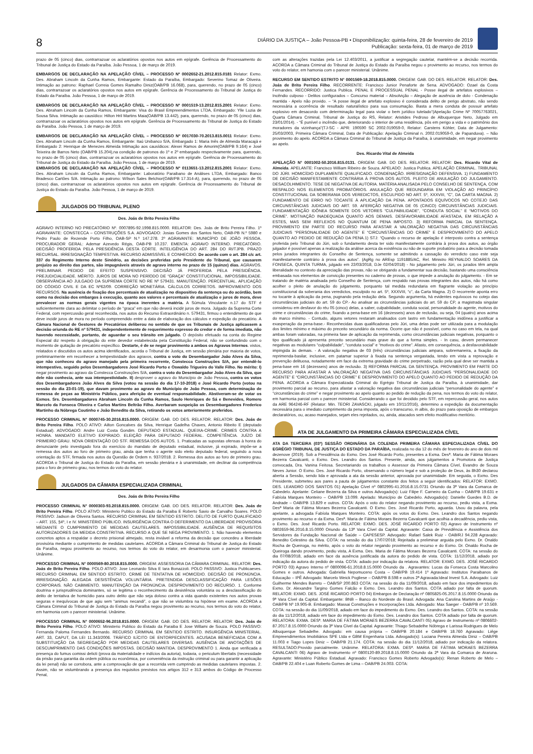8
DIÁRIO DA JUSTIÇA – João Pessoa-PB • Disponibilização: quinta-feira, 28 de fevereiro de 2019
Publicação: sexta-feira, 01 de março de 2019
prazo de 05 (cinco) dias, contrarrazoar os aclaratórios opostos nos autos em epígrafe. Gerência de Processamento do Tribunal de Justiça do Estado da Paraíba. João Pessoa, 1 de março de 2019.
EMBARGOS DE DECLARAÇÃO NA APELAÇÃO CÍVEL – PROCESSO Nº 0002652-21.2012.815.0181 Relator: Exmo. Des. Abraham Lincoln da Cunha Ramos, Embargante: Estado da Paraíba, Embargado: Severino Tomaz de Oliveira. Intimação ao patrono: Raphael Correia Gomes Ramalho Diniz(OAB/PB 16.068), para, querendo, no prazo de 05 (cinco) dias, contrarrazoar os aclaratórios opostos nos autos em epígrafe. Gerência de Processamento do Tribunal de Justiça do Estado da Paraíba. João Pessoa, 1 de março de 2019.
EMBARGOS DE DECLARAÇÃO NA APELAÇÃO CÍVEL – PROCESSO Nº 0001519-13.2012.815.2001 Relator: Exmo. Des. Abraham Lincoln da Cunha Ramos, Embargante: Visa do Brasil Empreendimentos LTDA, Embargado: Ylle Luzia de Sousa Silva. Intimação ao causídico: Hilton Hril Martins Maia(OAB/PB 13.442), para, querendo, no prazo de 05 (cinco) dias, contrarrazoar os aclaratórios opostos nos autos em epígrafe. Gerência de Processamento do Tribunal de Justiça do Estado da Paraíba. João Pessoa, 1 de março de 2019.
EMBARGOS DE DECLARAÇÃO NA APELAÇÃO CÍVEL – PROCESSO Nº 0017030-70.2013.815.0011 Relator: Exmo. Des. Abraham Lincoln da Cunha Ramos, Embargante: Itaú Unibanco S/A, Embargado 1: Maria Inês de Almeida Maracajá e Embargado 2: Henrique de Menezes Almeida Intimação aos causídicos: Alexei Ramos de Amorim(OAB/PB 9.164) e José Teixeira de Barros Neto (OAB/PB 15.204),na condição de patronos do 1º e 2º embargado respectivamente para, querendo, no prazo de 05 (cinco) dias, contrarrazoar os aclaratórios opostos nos autos em epígrafe. Gerência de Processamento do Tribunal de Justiça do Estado da Paraíba. João Pessoa, 1 de março de 2019.
EMBARGOS DE DECLARAÇÃO NA APELAÇÃO CÍVEL – PROCESSO Nº 0113651-13.2012.815.2001 Relator: Exmo. Des. Abraham Lincoln da Cunha Ramos, Embargante: Laboratório Paraibano de Análises LTDA, Embargado: Banco Bradesco Cartões S/A. Intimação ao patrono: Wílson Sales Belchior(OAB/PB 17.314-A), para, querendo, no prazo de 05 (cinco) dias, contrarrazoar os aclaratórios opostos nos autos em epígrafe. Gerência de Processamento do Tribunal de Justiça do Estado da Paraíba. João Pessoa, 1 de março de 2019.
JULGADOS DO TRIBUNAL PLENO
Des. Joás de Brito Pereira Filho
AGRAVO INTERNO NO PRECATÓRIO Nº. 0007895-92.1998.815.0000. RELATOR: Des. Joás de Brito Pereira Filho. 1º AGRAVANTE: CONSTECCA – CONSTRUÇÕES S.A. ADVOGADO: Josias Gomes dos Santos Neto, OAB-PB N.º 5980 e Pedro Paulo de Rezende Porto Filho, OAB-SP N.º 147.278. 2º AGRAVANTE: MUNICÍPIO DE JOÃO PESSOA. PROCURADOR GERAL: Ademar Azevedo Régis, OAB-PB 10.237. EMENTA: AGRAVO INTERNO. PRECATÓRIO. DECISÃO PROFERIDA PELA PRESIDÊNCIA DESTA CORTE. INTELIGÊNCIA DO ART. 284 DO RI/TJPB. PRAZO RECURSAL. IRRESIGNAÇÃO TEMPESTIVA. RECURSO ADMISSÍVEL E CONHECIDO. De acordo com o art. 284 c/c art. 337 do Regimento Interno deste Sinédrio, as decisões proferidas pelo Presidente do Tribunal, que causarem prejuízo ao direito das partes, são impugnáveis através de agravo interno no prazo de 15 (quinze) dias. AGRAVOS. PRELIMINAR. PEDIDO DE EFEITO SUSPENSIVO. DECISÃO JÁ PROFERIDA PELA PRESIDÊNCIA. PREJUDICIALIDADE. MÉRITO. JUROS DE MORA NO PERÍODO DE “GRAÇA” CONSTITUCIONAL. IMPOSSIBILIDADE. OBSERVÂNCIA AO JULGADO DA SUPREMA CORTE NO RE Nº 579431. MANUTENÇÃO. PERCENTUAL. APLICAÇÃO DO CÓDIGO CIVIL E DA EC Nº62/09. CORREÇÃO MONETÁRIA. CÁLCULOS CORRETOS. IMPROVIMENTO DOS RECURSOS. Na ausência de fixação dos percentuais de atualização no dispositivo da sentença ou do acórdão, bem como na decisão dos embargos à execução, quanto aos valores e percentuais de atualização e juros de mora, deve prevalecer as normas gerais vigentes na época inerentes a matéria. A Súmula Vinculante n.17 do STF é suficientemente clara ao delimitar o período de “graca” em que não deverá incidir juros de mora. Julgado da Suprema Corte Federal, com repercussão geral reconhecida, nos autos do Recurso Extraordinário n. 579431, firmou o entendimento de que deve incidir juros de mora no período compreendido entre a data de elaboração dos cálculos e expedição do precatório. A Câmara Nacional de Gestores de Precatórios deliberou no sentido de que os Tribunais de Justiça aplicassem a decisão oriunda do RE nº 579431, independentemente de requerimento expresso do credor e de forma imediata, não havendo necessidade, portanto, de aguardar o seu trânsito em julgado. O depósito efetuado na conta do Regime Especial diz respeito à obrigação do ente devedor estabelecida pela Constituição Federal, não se confundindo com o momento de quitação de precatório específico. Destarte, é de se negar provimento a ambos os Agravos Internos. vistos, relatados e discutidos os autos acima identificados, acorda o Tribunal de Justiça, em sessão plenária por maioria de votos, preliminarmente em reconhecer a tempestividade dos agravos, contra o voto do Desembargador João Alves da Silva, que não conheceu do agravo manejado pela primeira recorrente, Constecca Construções S/A, por entendê-lo intempestivo, seguido pelos Desembargadores José Ricardo Porto e Oswaldo Trigueiro do Valle Filho. No mérito: I) negar provimento ao agravo da Constecca Construsções S/A, contra o voto do Desembargador João Alves da Silva, que dele não conhecia, ante sua intempestividade. II) desprover o agravo do Município de João Pessoa, contra os votos dos Desembargadores João Alves da Silva (votou na sessão do dia 17-10-2018) e José Ricardo Porto (votou na sessão do dia 23-01-19), que davam provimento ao agravo do Município de João Pessoa, com determinação de remessa de peças ao Ministério Público, para aferição de eventual responsabilidade. Abstiveram-se de votar os Exmos. Srs. Desembargadores Abraham Lincoln da Cunha Ramos, Saulo Henriques de Sá e Benevides, Romero Marcelo da Fonseca Oliveira e Carlos Martins Beltrão Filho. Averbaram suspeição os Desembargadores Frederico Martinho da Nóbrega Coutinho e João Benedito da Silva, retirando os votos anteriormente proferidos.
PROCESSO CRIMINAL N° 0000745-30.2016.815.0000. ORIGEM: GAB. DO DES. RELATOR. RELATOR: Des. Joás de Brito Pereira Filho. POLO ATIVO: Ailton Goncalves da Silva, Henrique Gadelha Chaves, Antonio Ribeito E (deputado Estadual). ADVOGADO: Andre Luiz Costa Gondim. DEPUTADO ESTADUAL. QUEIXA-CRIME. CRIMES CONTRA A HONRA. MANDATO ELETIVO EXPIRADO. ELEIÇÃO PARA DEPUTADO FEDERAL. COMPETÊNCIA. JUÍZO DE PRIMEIRO GRAU. NOVA ORIENTAÇÃO DO STF. REMESSA DOS AUTOS. 1. Praticadas as supostas ofensas à honra do denunciante pelo investigado fora do exercício do mandato de deputado estadual, inclusive, já expirado, impõe-se a remessa dos autos ao foro de primeiro grau, ainda que tenha o agente sido eleito deputado federal, seguindo a nova orientação do STF, firmada nos autos da Questão de Ordem n. 937/2018. 2. Remessa dos autos ao foro de primeiro grau. ACORDA o Tribunal de Justiça do Estado da Paraíba, em sessão plenária e à unanimidade, em declinar da competência para o foro de primeiro grau, nos termos do voto do relator.
JULGADOS DA CÂMARA ESPECIALIZADA CRIMINAL
Des. Joás de Brito Pereira Filho
PROCESSO CRIMINAL N° 0000303-93.2018.815.0000. ORIGEM: GAB. DO DES. RELATOR. RELATOR: Des. Joás de Brito Pereira Filho. POLO ATIVO: Ministerio Publico do Estado da Paraiba E Roberto Savio de Carvalho Soares. POLO PASSIVO: Jadson de Oliveira Santos. RECURSO CRIMINAL EM SENTIDO ESTRITO. DELITO DE FURTO QUALIFICADO – ART. 155, §4º, I e IV. MINISTÉRIO PÚBLICO. INSURGÊNCIA CONTRA O DEFERIMENTO DA LIBERDADE PROVISÓRIA MEDIANTE O CUMPRIMENTO DE MEDIDAS CAUTELARES. IMPOSSIBILIDADE. AUSÊNCIA DE REQUISITOS AUTORIZADORES DA MEDIDA CONSTRITIVA. RECURSO A QUE SE NEGA PROVIMENTO. 1. Não havendo elementos concretos aptos a respaldar o decreto prisional almejado, resta inviável a reforma da decisão que concedeu a liberdade provisória mediante o cumprimento de medidas cautelares. ACORDA a Câmara Criminal do Tribunal de Justiça do Estado da Paraíba, negou provimento ao recurso, nos termos do voto do relator, em desarmonia com o parecer ministerial. Unânime.
PROCESSO CRIMINAL N° 0000569-80.2018.815.0000. ORIGEM: ASSESSORIA DA CÂMARA CRIMINAL. RELATOR: Des. Joás de Brito Pereira Filho. POLO ATIVO: Jose Leonardo Silva E Iara Bonazzoli. POLO PASSIVO: Justica Publicaeves. RECURSO CRIMINAL EM SENTIDO ESTRITO. CRIME DE TENTATIVA DE HOMICÍDIO. DECISÃO DE PRONÚNCIA. IRRESIGNAÇÃO. ALEGADA DESISTÊNCIA VOLUNTÁRIA. PRETENDIDA DESCLASSIFICAÇÃO PARA LESÕES CORPORAIS. NÃO CABIMENTO. MANUTENÇÃO DA PRONÚNCIA. DESPROVIMENTO DO RECURSO. 1. Conforme doutrina e jurisprudência dominantes, só se legitima o reconhecimento da desistência voluntária ou a desclassificação do delito de tentativa de homicídio para outro delito que não seja doloso contra a vida quando existentes nos autos provas seguras e inequívocas de que agiu sem “animus necandi”, o que não se vislumbra na hipótese em exame. ACORDA a Câmara Criminal do Tribunal de Justiça do Estado da Paraíba negou provimento ao recurso, nos termos do voto do relator, em harmonia com o parecer ministerial. Unânime.
PROCESSO CRIMINAL N° 0000652-96.2018.815.0000. ORIGEM: GAB. DO DES. RELATOR. RELATOR: Des. Joás de Brito Pereira Filho. POLO ATIVO: Ministerio Publico do Estado da Paraiba E Jose Willami de Souza. POLO PASSIVO: Fernanda Paloma Fernandes Bernardo. RECURSO CRIMINAL EM SENTIDO ESTRITO. INSURGÊNCIA MINISTERIAL. ART. 33, CAPUT, DA LEI 11.343/2006. TRÁFICO ILÍCITO DE ENTORPECENTES. ACUSADA BENEFICIADA COM A SUBSTITUIÇÃO DA SEGREGAÇÃO POR MEDIDAS CAUTELARES DIVERSAS. AUSÊNCIA DE ANOTAÇÕES DE DESCUMPRIMENTO DAS CONDIÇÕES IMPOSTAS. DECISÃO MANTIDA. DESPROVIMENTO 1. Ainda que verificada a presença do fumus comissi delicti (prova da materialidade e indícios da autoria), todavia, o periculum libertatis (necessidade da prisão para garantia da ordem pública ou econômica, por conveniência da instrução criminal ou para garantir a aplicação da lei penal) não se corrobora, ante a comprovação de que a recorrida vem cumprindo as medidas cautelares impostas. 2. Assim, não se vislumbrando a presença dos requisitos previstos nos artigos 312 e 313 ambos do Código de Processo Penal,
com as alterações trazidas pela Lei 12.403/2011, a justificar a segregação cautelar, mantém-se a decisão recorrida. ACORDA a Câmara Criminal do Tribunal de Justiça do Estado da Paraíba negou o provimento ao recurso, nos termos do voto do relator, em hamonia com o parecer ministerial. Unânime.
RECURSO EM SENTIDO ESTRITO N° 0001569-18.2018.815.0000. ORIGEM: GAB. DO DES. RELATOR. RELATOR: Des. Joás de Brito Pereira Filho. RECORRENTE: Francisco Junior Penaforte de Sena. ADVOGADO: Ozael da Costa Fernandes. RECORRIDO: Justica Publica. PENAL E PROCESSUAL PENAL - Posse ilegal de artefatos explosivos – Incêndio culposo - Delitos configurados – Concurso material – Absolvição – Alegação de ausência de dolo - Condenação mantida - Apelo não provido. – “A posse ilegal de artefato explosivo é considerada delito de perigo abstrato, não sendo necessária a ocorrência de resultado naturalístico para sua consumação. Basta a mera conduta de possuir artefato explosivo em desacordo com determinação legal para violar o bem jurídico tutelado”(Apelação Crime Nº 70057763021, Quarta Câmara Criminal, Tribunal de Justiça do RS, Relator: Aristides Pedroso de Albuquerque Neto, Julgado em 23/01/2014). - “É punível o incêndio que, deteriorando o interior de uma residência, pôs em perigo a vida e o patrimônio dos moradores da vizinhança”(TJ-SC - APR: 190590 SC 2002.019059-0, Relator: Carstens Köhler, Data de Julgamento: 25/03/2003, Primeira Câmara Criminal, Data de Publicação: Apelação Criminal n. 2002.019059-0, de Papanduva). – Não provimento do apelo. ACORDA a Câmara Criminal do Tribunal de Justiça da Paraíba, à unanimidade, em negar provimento ao apelo.
Des. Ricardo Vital de Almeida
APELAÇÃO N° 0001002-50.2016.815.0131. ORIGEM: GAB. DO DES. RELATOR. RELATOR: Des. Ricardo Vital de Almeida. APELANTE: Francisco William Ribeiro de Souza. APELADO: Justica Publica. APELAÇÃO CRIMINAL. TRIBUNAL DO JÚRI. HOMICÍDIO DUPLAMENTE QUALIFICADO. CONDENAÇÃO. IRRESIGNAÇÃO DEFENSIVA. 1) FUNDAMENTO DE DECISÃO MANIFESTAMENTE CONTRÁRIA À PROVA DOS AUTOS. PLEITO DE ANULAÇÃO DO JULGAMENTO. DESACOLHIMENTO. TESE DE NEGATIVA DE AUTORIA. MATÉRIA ANALISADA PELO CONSELHO DE SENTENÇA, COM RESPALDO NOS ELEMENTOS PROBATÓRIOS. ANULAÇÃO QUE REDUNDARIA EM VIOLAÇÃO AO PRINCÍPIO CONSTITUCIONAL DA SOBERANIA DOS VEREDICTOS, ESCULPIDO NO ART. 5º, XXXVIII, “C”, DA CARTA MAGNA. 2) FUNDAMENTO DE ERRO NO TOCANTE À APLICAÇÃO DA PENA. APONTADOS EQUÍVOCOS NO COTEJO DAS CIRCUNSTÂNCIAS JUDICIAIS DO ART. 59. AFERIÇÃO NEGATIVA DE 05 (CINCO) CIRCUNSTÂNCIAS JUDICIAIS. FUNDAMENTAÇÃO IDÔNEA SOMENTE DOS VETORES “CULPABILIDADE”, “CONDUTA SOCIAL” E “MOTIVOS DO CRIME”. MOTIVAÇÃO INADEQUADA QUANTO AOS DEMAIS. DESFAVORABILIDADE AFASTADA, EM RELAÇÃO A ESTES, MAS SEM REFLEXOS NO QUANTUM DE PENA IMPOSTO. 3) REFORMA PARCIAL DA SENTENÇA. PROVIMENTO EM PARTE DO RECURSO PARA AFASTAR A VALORAÇÃO NEGATIVA DAS CIRCUNSTÂNCIAS JUDICIAIS “PERSONALIDADE DO AGENTE” E “CIRCUNSTÂNCIAS DO CRIME” E DESPROVIMENTO DO APELO QUANTO AO PEDIDO DE REDUÇÃO DA PENA.1) STJ: “Quando o recurso de apelação é interposto contra a sentença proferida pelo Tribunal do Júri, sob o fundamento desta ter sido manifestamente contrária à prova dos autos, ao órgão julgador é possível apenas a realização da análise acerca da existência ou não de suporte probatório para a decisão tomada pelos jurados integrantes do Conselho de Sentença, somente se admitindo a cassação do veredicto caso este seja manifestamente contrário à prova dos autos”. (AgRg no AREsp 1191885/AC, Rel. Ministro REYNALDO SOARES DA FONSECA, QUINTA TURMA, julgado em 22/03/2018, DJe 02/04/2018) - No julgamento pelo Júri, os jurados têm ampla liberalidade no contexto da apreciação das provas, não se obrigando a fundamentar sua decisão, bastando uma consciência embasada nos elementos de convicção presentes no caderno de provas, o que impede a anulação do julgamento. - Em se tratando de matéria analisada pelo Conselho de Sentença, com respaldo nas provas integrantes dos autos, não há como acolher o pleito de anulação do julgamento, porquanto tal medida redundaria em flagrante violação ao princípio constitucional da soberania dos veredictos, esculpido no art. 5º, XXXVIII, “c”, da Carta Magna. 2) O recorrente aponta erro no tocante à aplicação da pena, pugnando pela redução dela. Segundo argumenta, há evidentes equívocos no cotejo das circunstâncias judiciais do art. 59 do CP.- Ao analisar as circunstâncias judiciais do art. 59 do CP, a magistrada singular considerou em desfavor do réu 05 (cinco) delas, a saber, culpabilidade, conduta social, personalidade do agente, motivos do crime e circunstâncias do crime, fixando a pena-base em 16 (dezesseis) anos de reclusão, ou seja, 04 (quatro) anos acima do marco mínimo. - Contudo, alguns vetores restaram analisados com lastro em fundamentação inidônea a justificar a exasperação da pena-base.- Reconhecidas duas qualificadoras pelo Júri, uma delas pode ser utilizada para a modulação dos limites mínimo e máximo do preceito secundário da norma. Ocorre que não é possível, como no caso em tela, na qual ambas foram valoradas, na primeira fase de aplicação da reprimenda, como circunstâncias judiciais negativas, porquanto o tipo qualificado já apresenta preceito secundário mais grave do que a forma simples. - In casu, devem permanecer negativas as modulares “culpabilidade”, “conduta social” e “motivos do crime”. Afasto, em consequência, a desfavorabilidade impingida às demais. - A valoração negativa de 03 (três) circunstâncias judiciais ampara, sobremaneira, a fixação da reprimenda-basilar, inclusive, em patamar superior à fixada na sentença vergastada, tendo em vista a reprovação e prevenção delituosa, notadamente em face da extrema gravidade do crime perpetrado, razão pela qual deve ser mantida a pena-base em 16 (dezesseis) anos de reclusão. 3) REFORMA PARCIAL DA SENTENÇA. PROVIMENTO EM PARTE DO RECURSO PARA AFASTAR A VALORAÇÃO NEGATIVA DAS CIRCUNSTÂNCIAS JUDICIAIS “PERSONALIDADE DO AGENTE” E “CIRCUNSTÂNCIAS DO CRIME” E DESPROVIMENTO DO APELO QUANTO AO PEDIDO DE REDUÇÃO DA PENA. ACORDA a Câmara Especializada Criminal do Egrégio Tribunal de Justiça da Paraíba, à unanimidade, dar provimento parcial ao recurso, para afastar a valoração negativa das circunstâncias judiciais “personalidade do agente” e “circunstâncias do crime” e negar provimento ao apelo quanto ao pedido de redução da pena, nos termos do voto do relator, em harmonia parcial com o parecer ministerial. Considerando o que foi decidido pelo STF, em repercussão geral, nos autos da ARE 964246-RF (Relator: Min. TEORI ZAVASCKI, julgado em 10/11/2016), determino a expedição da documentação necessária para o imediato cumprimento da pena imposta, após o transcurso, in albis, do prazo para oposição de embargos declaratórios, ou, acaso manejados, sejam eles rejeitados, ou, ainda, atacados sem efeito modificativo meritório.
ATA DE JULGAMENTO DA PRIMEIRA CÂMARA ESPECIALIZADA CÍVEL
ATA DA TERCEIRA (03ª) SESSÃO ORDINÁRIA DA COLENDA PRIMEIRA CÂMARA ESPECIALIZADA CÍVEL DO EGRÉGIO TRIBUNAL DE JUSTIÇA DO ESTADO DA PARAÍBA, realizada no dia 12 do mês de fevereiro do ano de dois mil dezenove (2019). Sob a Presidência do Exmo. Des José Ricardo Porto, presentes a Exma. Desª. Maria de Fátima Moraes Bezerra Cavalcanti, o Exmo. Des. Leandro dos Santos. Presente, ainda, aos julgamentos a Promotora de Justiça convocada, Dra. Vanina Feitosa. Secretariando os trabalhos o Assessor da Primeira Câmara Cível, Evandro de Souza Neves Junior. O Exmo. Des. José Ricardo Porto, observando o número legal e sob a proteção de Deus, às 8h30 declarou aberta a Sessão, sendo lida e aprovada a ata da sessão anterior, aprovada por unanimidade. Em seguida, o Exmo. Des Presidente, submeteu aos pares a pauta de julgamentos constante dos feitos a seguir identificados: RELATOR: EXMO. DES. LEANDRO DOS SANTOS 01) Apelação Cível nº 0802995-41.2016.8.15.0731 Oriundo da 3ª Vara da Comarca de Cabedelo. Apelante: Celiane Bezerra da Silva e outros Advogado(s): Luiz Filipe F. Carneiro da Cunha – OAB/PB 19.631 e Fabíola Marques Monteiro – OAB/PB 13.099. Apelado: Município de Cabedelo. Advogado(s): Danielle Guedes B.D. de Andrade – OAB/PB 13.829 e outros. COTA: Após o voto do relator negando provimento ao recurso, pediu vista, a Exma. Desª Maria de Fátima Moraes Bezerra Cavalcanti. O Exmo. Des. José Ricardo Porto, aguarda. Usou da palavra, pela apelante, a advogada Fabíola Marques Monteiro. COTA: após os votos do Exmo. Des. Leandro dos Santos negando provimento ao recurso e da Exma. Desª. Maria de Fátima Moraes Bezerra Cavalcanti que acolhia a decadência, pediu vista, o Exmo. Des. José Ricardo Porto. RELATOR: EXMO. DES. JOSÉ RICARDO PORTO 02) Agravo de Instrumento nº 0802659-96.2016.8.15.0000 Oriundo da 13ª Vara Cível da Capital. Agravante: Caixa de Previdência e Assistência dos Servidores da Fundação Nacional de Saúde – CAPESESP. Advogado: Rafael Salek Ruiz - OAB/RJ 94.228 Agravado: Benedito Celestino da Silva. COTA: na sessão do dia 17/07/2018; Rejeitada a preliminar arguida pelo Exmo. Dr. Onaldo Rocha de Queiroga, no mérito, após o voto do relator negando provimento ao recurso e do Exmo. Dr. Onaldo Rocha de Queiroga dando provimento, pediu vista, A Exma. Des. Maria de Fátima Moraes Bezerra Cavalcanti. COTA: na sessão do dia 07/08/2018, adiado em face da ausência justificada da autora do pedido de vista. COTA: 11/12/2018, adiado por indicação da autora do pedido de vista. COTA: adiado por indicação da relatora. RELATOR: EXMO. DES. JOSÉ RICARDO PORTO 03) Agravo Interno nº 0800096-61.2018.8.15.0000 Oriundo da . Agravantes: Lucas da Fonseca Costa Marcolino Gomes e outros. Advogada: Gabriella Nepomuceno Costa – OAB/PB 19.414 1º Agravado: Institutos Paraibanos de Educação – IPÊ Advogado: Marcelo Weick Pogliese – OAB/PB 8.598 e outros 2ª Agravada:Ideal Invest S.A. Advogado: Luiz Guilherme Mendes Barreto – OAB/SP 200.863 COTA: na sessão do dia 11/09/2018, adiado em face dos impedimentos do Exmo. Dr. Alexandre Targino Gomes Falcão e Exmo. Des. Leandro dos Santos. COTA adiado por falta de quorum. RELATOR: EXMO. DES. JOSÉ RICARDO PORTO 04) Embargos de Declaração nº 0805825-05.2017.8.15.0000 Oriundo da 9ª Vara Cível da Capital. Embargante: BNB – Banco do Nordeste do Brasil. Advogada: Ana Carolina Martins de Araújo - OAB/PB Nº 19.905-B. Embargado: Massai Construções e Incorporações Ltda. Advogado: Max Saeger - OAB/PB nº 10.569. COTA: na sessão do dia 11/09/2018, adiado em face do impedimento do Exmo. Des. Leandro dos Santos. COTA: na sessão do dia 11/12/2018, adiado em face do impedimento do Exmo. Des. Leandro dos Santos. COTA adiado por falta de quorum. RELATORA: EXMA. DESª. MARIA DE FÁTIMA MORAES BEZERRA CAVALCANTI 05) Agravo de Instrumento nº 0806602-87.2017.8.15.0000 Oriundo da 3ª Vara Cível da Capital. Agravante: Thiago Sebadelhe Nóbrega e Larissa Rodrigues de Melo Albuquerque Sebadelhe. Advogado: em causa própria – OAB/PB 20.184 e OAB/PB 18.760 Agravado: Liêge Empreendimentos Imobiliários SPE Ltda e GBM Engenharia Ltda. Advogado(s): Luciana Pereira Almeida Diniz – OAB/PB 11.003 e Tiago Lopes Diniz – OAB/PB 21.174. COTA: na sessão do dia 11/12/2018, adiado por indicação da relatora. RESULTADO:Provido parcialmente. Unânime. RELATORA: EXMA. DESª. MARIA DE FÁTIMA MORAES BEZERRA CAVALCANTI 06) Agravo de Instrumento nº 0800120-89.2018.8.15.0000 Oriundo da 2ª Vara da Comarca de Araruna. Agravante: Ministério Público Estadual. Agravado: Francisco Gomes Roberto Advogado(s): Renan Roberto de Melo – OAB/PB 22.404 e Luan Roberto Gomes de Lima – OAB/PB 24.003. COTA: